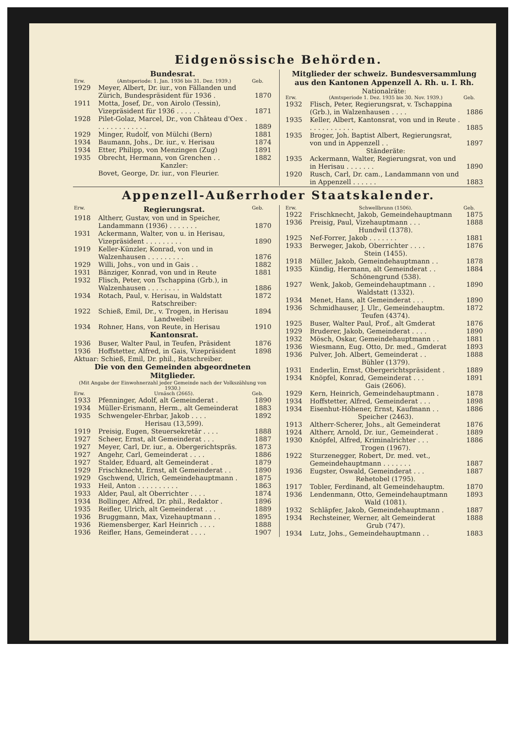Eidgenössische Behörden.
Bundesrat.
| Erw. | (Amtsperiode: 1. Jan. 1936 bis 31. Dez. 1939.) | Geb. |
| --- | --- | --- |
| 1929 | Meyer, Albert, Dr. iur., von Fällanden und Zürich, Bundespräsident für 1936 . | 1870 |
| 1911 | Motta, Josef, Dr., von Airolo (Tessin), Vizepräsident für 1936 . . . . . . | 1871 |
| 1928 | Pilet-Golaz, Marcel, Dr., von Château d'Oex . . . . . . . . . . . . . | 1889 |
| 1929 | Minger, Rudolf, von Mülchi (Bern) | 1881 |
| 1934 | Baumann, Johs., Dr. iur., v. Herisau | 1874 |
| 1934 | Etter, Philipp, von Menzingen (Zug) | 1891 |
| 1935 | Obrecht, Hermann, von Grenchen . . | 1882 |
| | Kanzler: | |
| | Bovet, George, Dr. iur., von Fleurier. | |
Mitglieder der schweiz. Bundesversammlung aus den Kantonen Appenzell A. Rh. u. I. Rh.
Nationalräte:
| Erw. | (Amtsperiode 1. Dez. 1935 bis 30. Nov. 1939.) | Geb. |
| --- | --- | --- |
| 1932 | Flisch, Peter, Regierungsrat, v. Tschappina (Grb.), in Walzenhausen . . . . | 1886 |
| 1935 | Keller, Albert, Kantonsrat, von und in Reute . . . . . . . . . . . . | 1885 |
| 1935 | Broger, Joh. Baptist Albert, Regierungsrat, von und in Appenzell . . | 1897 |
| | Ständeräte: | |
| 1935 | Ackermann, Walter, Regierungsrat, von und in Herisau . . . . . . . | 1890 |
| 1920 | Rusch, Carl, Dr. cam., Landammann von und in Appenzell . . . . . . | 1883 |
Appenzell-Außerrhoder Staatskalender.
| Erw. | Regierungsrat. | Geb. |
| --- | --- | --- |
| 1918 | Altherr, Gustav, von und in Speicher, Landammann (1936) . . . . . . . | 1870 |
| 1931 | Ackermann, Walter, von u. in Herisau, Vizepräsident . . . . . . . . . | 1890 |
| 1919 | Keller-Künzler, Konrad, von und in Walzenhausen . . . . . . . . . | 1876 |
| 1929 | Willi, Johs., von und in Gais . . | 1882 |
| 1931 | Bänziger, Konrad, von und in Reute | 1881 |
| 1932 | Flisch, Peter, von Tschappina (Grb.), in Walzenhausen . . . . . . . . | 1886 |
| 1934 | Rotach, Paul, v. Herisau, in Waldstatt | 1872 |
| | Ratschreiber: | |
| 1922 | Schieß, Emil, Dr., v. Trogen, in Herisau | 1894 |
| | Landweibel: | |
| 1934 | Rohner, Hans, von Reute, in Herisau | 1910 |
| | Kantonsrat. | |
| 1936 | Buser, Walter Paul, in Teufen, Präsident | 1876 |
| 1936 | Hoffstetter, Alfred, in Gais, Vizepräsident | 1898 |
| Aktuar: Schieß, Emil, Dr. phil., Ratschreiber. | | |
Die von den Gemeinden abgeordneten Mitglieder.
(Mit Angabe der Einwohnerzahl jeder Gemeinde nach der Volkszählung von 1930.)
| Erw. | Urnäsch (2665). | Geb. |
| --- | --- | --- |
| 1933 | Pfenninger, Adolf, alt Gemeinderat . | 1890 |
| 1934 | Müller-Erismann, Herm., alt Gemeinderat | 1883 |
| 1935 | Schwengeler-Ehrbar, Jakob . . . . | 1892 |
| | Herisau (13,599). | |
| 1919 | Preisig, Eugen, Steuersekretär . . . . | 1888 |
| 1927 | Scheer, Ernst, alt Gemeinderat . . . | 1887 |
| 1927 | Meyer, Carl, Dr. iur., a. Obergerichtspräs. | 1873 |
| 1927 | Angehr, Carl, Gemeinderat . . . . | 1886 |
| 1927 | Stalder, Eduard, alt Gemeinderat . | 1879 |
| 1929 | Frischknecht, Ernst, alt Gemeinderat . . | 1890 |
| 1929 | Gschwend, Ulrich, Gemeindehauptmann . | 1875 |
| 1933 | Heil, Anton . . . . . . . . . . | 1863 |
| 1933 | Alder, Paul, alt Oberrichter . . . . | 1874 |
| 1934 | Bollinger, Alfred, Dr. phil., Redaktor . | 1896 |
| 1935 | Reifler, Ulrich, alt Gemeinderat . . . | 1889 |
| 1936 | Bruggmann, Max, Vizehauptmann . . | 1895 |
| 1936 | Riemensberger, Karl Heinrich . . . . | 1888 |
| 1936 | Reifler, Hans, Gemeinderat . . . . | 1907 |
| Erw. | Schwellbrunn (1506). | Geb. |
| --- | --- | --- |
| 1922 | Frischknecht, Jakob, Gemeindehauptmann | 1875 |
| 1936 | Preisig, Paul, Vizehauptmann . . . | 1888 |
| | Hundwil (1378). | |
| 1925 | Nef-Forrer, Jakob . . . . . . . | 1881 |
| 1933 | Berweger, Jakob, Oberrichter . . . . | 1876 |
| | Stein (1455). | |
| 1918 | Müller, Jakob, Gemeindehauptmann . . | 1878 |
| 1935 | Kündig, Hermann, alt Gemeinderat . . | 1884 |
| | Schönengrund (538). | |
| 1927 | Wenk, Jakob, Gemeindehauptmann . . | 1890 |
| | Waldstatt (1332). | |
| 1934 | Menet, Hans, alt Gemeinderat . . . | 1890 |
| 1936 | Schmidhauser, J. Ulr., Gemeindehauptm. | 1872 |
| | Teufen (4374). | |
| 1925 | Buser, Walter Paul, Prof., alt Gmderat | 1876 |
| 1929 | Bruderer, Jakob, Gemeinderat . . . . | 1890 |
| 1932 | Mösch, Oskar, Gemeindehauptmann . . | 1881 |
| 1936 | Wiesmann, Eug. Otto, Dr. med., Gmderat | 1893 |
| 1936 | Pulver, Joh. Albert, Gemeinderat . . | 1888 |
| | Bühler (1379). | |
| 1931 | Enderlin, Ernst, Obergerichtspräsident . | 1889 |
| 1934 | Knöpfel, Konrad, Gemeinderat . . . | 1891 |
| | Gais (2606). | |
| 1929 | Kern, Heinrich, Gemeindehauptmann . | 1878 |
| 1934 | Hoffstetter, Alfred, Gemeinderat . . . | 1898 |
| 1934 | Eisenhut-Höhener, Ernst, Kaufmann . . | 1886 |
| | Speicher (2463). | |
| 1913 | Altherr-Scherer, Johs., alt Gemeinderat | 1876 |
| 1924 | Altherr, Arnold, Dr. iur., Gemeinderat . | 1889 |
| 1930 | Knöpfel, Alfred, Kriminalrichter . . . | 1886 |
| | Trogen (1967). | |
| 1922 | Sturzenegger, Robert, Dr. med. vet., Gemeindehauptmann . . . . . . . | 1887 |
| 1936 | Eugster, Oswald, Gemeinderat . . . | 1887 |
| | Rehetobel (1795). | |
| 1917 | Tobler, Ferdinand, alt Gemeindehauptm. | 1870 |
| 1936 | Lendenmann, Otto, Gemeindehauptmann | 1893 |
| | Wald (1081). | |
| 1932 | Schläpfer, Jakob, Gemeindehauptmann . | 1887 |
| 1934 | Rechsteiner, Werner, alt Gemeinderat | 1888 |
| | Grub (747). | |
| 1934 | Lutz, Johs., Gemeindehauptmann . . | 1883 |